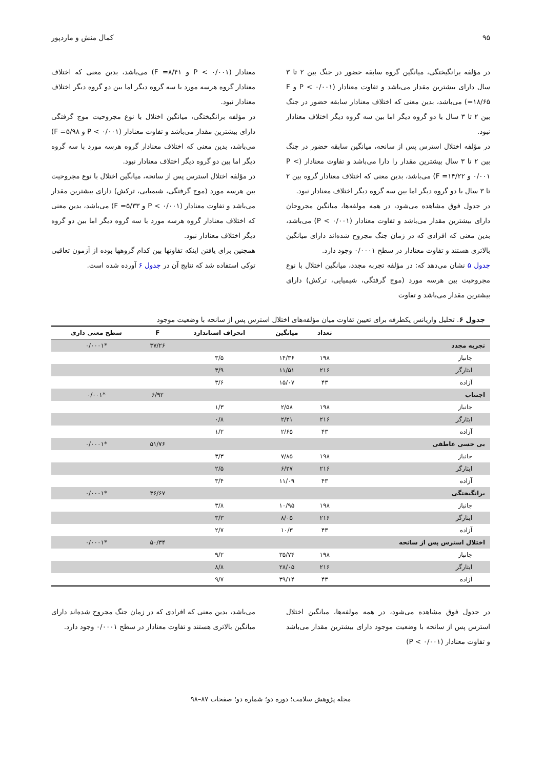۹۵ کمال منش و ماردپور
در مؤلفه برانگیختگی، میانگین گروه سابقه حضور در جنگ بین ۲ تا ۳ سال دارای بیشترین مقدار می‌باشد و تفاوت معنادار (P < ۰/۰۰۱ و F =۱۸/۶۵) می‌باشد، بدین معنی که اختلاف معنادار سابقه حضور در جنگ بین ۲ تا ۳ سال با دو گروه دیگر اما بین سه گروه دیگر اختلاف معنادار نبود.
در مؤلفه اختلال استرس پس از سانحه، میانگین سابقه حضور در جنگ بین ۲ تا ۳ سال بیشترین مقدار را دارا می‌باشد و تفاوت معنادار (P < ۰/۰۰۱ و F =۱۴/۲۲) می‌باشد، بدین معنی که اختلاف معنادار گروه بین ۲ تا ۳ سال با دو گروه دیگر اما بین سه گروه دیگر اختلاف معنادار نبود.
در جدول فوق مشاهده می‌شود، در همه مولفه‌ها، میانگین مجروحان دارای بیشترین مقدار می‌باشد و تفاوت معنادار (P < ۰/۰۰۱) می‌باشد، بدین معنی که افرادی که در زمان جنگ مجروح شده‌اند دارای میانگین بالاتری هستند و تفاوت معنادار در سطح ۰/۰۰۰۱ وجود دارد.
جدول ۵ نشان می‌دهد که: در مؤلفه تجربه مجدد، میانگین اختلال با نوع مجروحیت بین هرسه مورد (موج گرفتگی، شیمیایی، ترکش) دارای بیشترین مقدار می‌باشد و تفاوت
معنادار (P < ۰/۰۰۱ و F =۸/۴۱) می‌باشد، بدین معنی که اختلاف معنادار گروه هرسه مورد با سه گروه دیگر اما بین دو گروه دیگر اختلاف معنادار نبود.
در مؤلفه برانگیختگی، میانگین اختلال با نوع مجروحیت موج گرفتگی دارای بیشترین مقدار می‌باشد و تفاوت معنادار (P < ۰/۰۰۱ و F =۵/۹۸) می‌باشد، بدین معنی که اختلاف معنادار گروه هرسه مورد با سه گروه دیگر اما بین دو گروه دیگر اختلاف معنادار نبود.
در مؤلفه اختلال استرس پس از سانحه، میانگین اختلال با نوع مجروحیت بین هرسه مورد (موج گرفتگی، شیمیایی، ترکش) دارای بیشترین مقدار می‌باشد و تفاوت معنادار (P < ۰/۰۰۱ و F =۵/۳۳) می‌باشد، بدین معنی که اختلاف معنادار گروه هرسه مورد با سه گروه دیگر اما بین دو گروه دیگر اختلاف معنادار نبود.
همچنین برای یافتن اینکه تفاوتها بین کدام گروهها بوده از آزمون تعاقبی توکی استفاده شد که نتایج آن در جدول ۶ آورده شده است.
جدول ۶. تحلیل واریانس یکطرفه برای تعیین تفاوت میان مؤلفه‌های اختلال استرس پس از سانحه با وضعیت موجود
| | تعداد | میانگین | انحراف استاندارد | F | سطح معنی داری |
| --- | --- | --- | --- | --- | --- |
| تجربه مجدد | | | | ۳۷/۲۶ | *۰/۰۰۰۱ |
| جانباز | ۱۹۸ | ۱۴/۳۶ | ۳/۵ | | |
| ایثارگر | ۲۱۶ | ۱۱/۵۱ | ۳/۹ | | |
| آزاده | ۴۳ | ۱۵/۰۷ | ۳/۶ | | |
| اجتناب | | | | ۶/۹۲ | *۰/۰۰۱ |
| جانباز | ۱۹۸ | ۲/۵۸ | ۱/۳ | | |
| ایثارگر | ۲۱۶ | ۲/۲۱ | ۰/۸ | | |
| آزاده | ۴۳ | ۲/۶۵ | ۱/۲ | | |
| بی حسی عاطفی | | | | ۵۱/۷۶ | *۰/۰۰۰۱ |
| جانباز | ۱۹۸ | ۷/۸۵ | ۳/۳ | | |
| ایثارگر | ۲۱۶ | ۶/۲۷ | ۲/۵ | | |
| آزاده | ۴۳ | ۱۱/۰۹ | ۳/۴ | | |
| برانگیختگی | | | | ۳۶/۶۷ | *۰/۰۰۰۱ |
| جانباز | ۱۹۸ | ۱۰/۹۵ | ۳/۸ | | |
| ایثارگر | ۲۱۶ | ۸/۰۵ | ۳/۳ | | |
| آزاده | ۴۳ | ۱۰/۳ | ۲/۷ | | |
| اختلال استرس پس از سانحه | | | | ۵۰/۳۴ | *۰/۰۰۰۱ |
| جانباز | ۱۹۸ | ۳۵/۷۴ | ۹/۲ | | |
| ایثارگر | ۲۱۶ | ۲۸/۰۵ | ۸/۸ | | |
| آزاده | ۴۳ | ۳۹/۱۴ | ۹/۷ | | |
در جدول فوق مشاهده می‌شود، در همه مولفه‌ها، میانگین اختلال استرس پس از سانحه با وضعیت موجود دارای بیشترین مقدار می‌باشد و تفاوت معنادار (P < ۰/۰۰۱)
می‌باشد، بدین معنی که افرادی که در زمان جنگ مجروح شده‌اند دارای میانگین بالاتری هستند و تفاوت معنادار در سطح ۰/۰۰۰۱ وجود دارد.
مجله پژوهش سلامت؛ دوره دو؛ شماره دو؛ صفحات ۸۷–۹۸